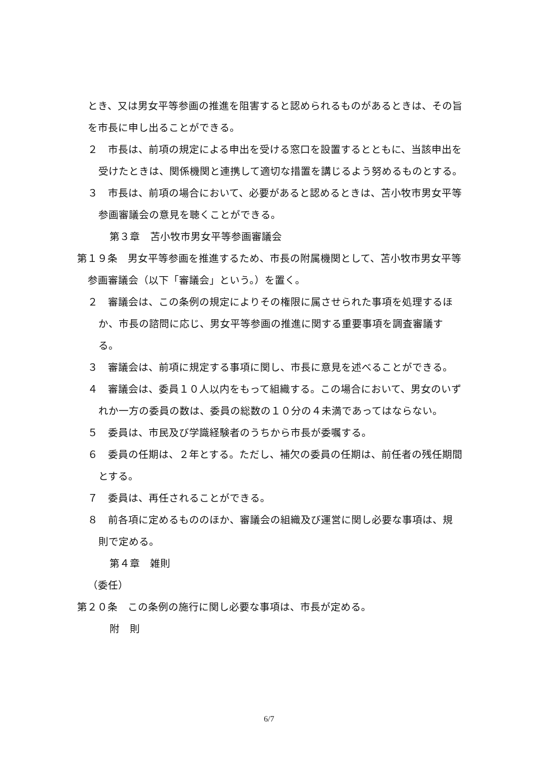とき、又は男女平等参画の推進を阻害すると認められるものがあるときは、その旨を市長に申し出ることができる。
２　市長は、前項の規定による申出を受ける窓口を設置するとともに、当該申出を受けたときは、関係機関と連携して適切な措置を講じるよう努めるものとする。
３　市長は、前項の場合において、必要があると認めるときは、苫小牧市男女平等参画審議会の意見を聴くことができる。
第３章　苫小牧市男女平等参画審議会
第１９条　男女平等参画を推進するため、市長の附属機関として、苫小牧市男女平等参画審議会（以下「審議会」という。）を置く。
２　審議会は、この条例の規定によりその権限に属させられた事項を処理するほか、市長の諮問に応じ、男女平等参画の推進に関する重要事項を調査審議する。
３　審議会は、前項に規定する事項に関し、市長に意見を述べることができる。
４　審議会は、委員１０人以内をもって組織する。この場合において、男女のいずれか一方の委員の数は、委員の総数の１０分の４未満であってはならない。
５　委員は、市民及び学識経験者のうちから市長が委嘱する。
６　委員の任期は、２年とする。ただし、補欠の委員の任期は、前任者の残任期間とする。
７　委員は、再任されることができる。
８　前各項に定めるもののほか、審議会の組織及び運営に関し必要な事項は、規則で定める。
第４章　雑則
（委任）
第２０条　この条例の施行に関し必要な事項は、市長が定める。
附　則
6/7